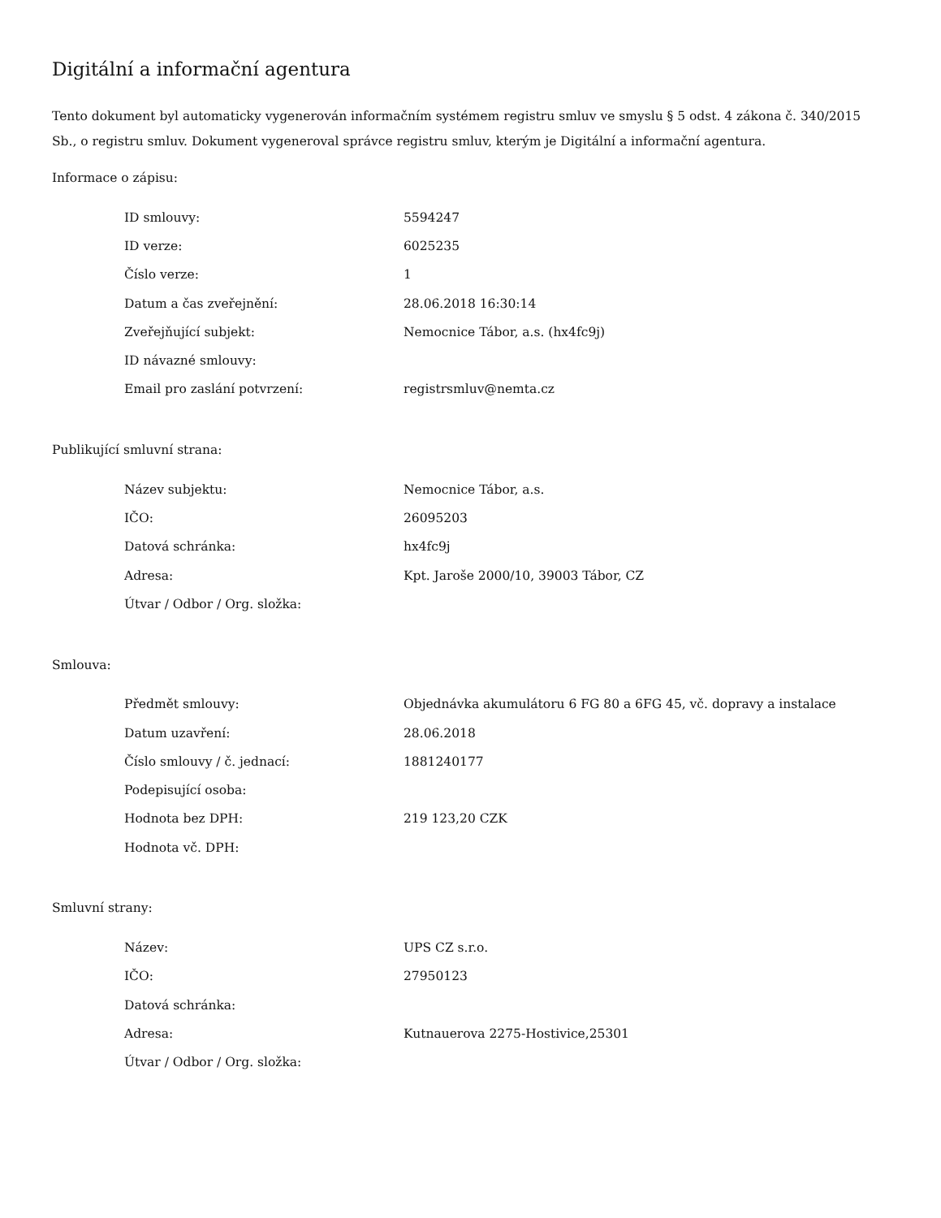Digitální a informační agentura
Tento dokument byl automaticky vygenerován informačním systémem registru smluv ve smyslu § 5 odst. 4 zákona č. 340/2015 Sb., o registru smluv. Dokument vygeneroval správce registru smluv, kterým je Digitální a informační agentura.
Informace o zápisu:
| ID smlouvy: | 5594247 |
| ID verze: | 6025235 |
| Číslo verze: | 1 |
| Datum a čas zveřejnění: | 28.06.2018 16:30:14 |
| Zveřejňující subjekt: | Nemocnice Tábor, a.s. (hx4fc9j) |
| ID návazné smlouvy: | |
| Email pro zaslání potvrzení: | registrsmluv@nemta.cz |
Publikující smluvní strana:
| Název subjektu: | Nemocnice Tábor, a.s. |
| IČO: | 26095203 |
| Datová schránka: | hx4fc9j |
| Adresa: | Kpt. Jaroše 2000/10, 39003 Tábor, CZ |
| Útvar / Odbor / Org. složka: | |
Smlouva:
| Předmět smlouvy: | Objednávka akumulátoru 6 FG 80 a 6FG 45, vč. dopravy a instalace |
| Datum uzavření: | 28.06.2018 |
| Číslo smlouvy / č. jednací: | 1881240177 |
| Podepisující osoba: | |
| Hodnota bez DPH: | 219 123,20 CZK |
| Hodnota vč. DPH: | |
Smluvní strany:
| Název: | UPS CZ s.r.o. |
| IČO: | 27950123 |
| Datová schránka: | |
| Adresa: | Kutnauerova 2275-Hostivice,25301 |
| Útvar / Odbor / Org. složka: | |